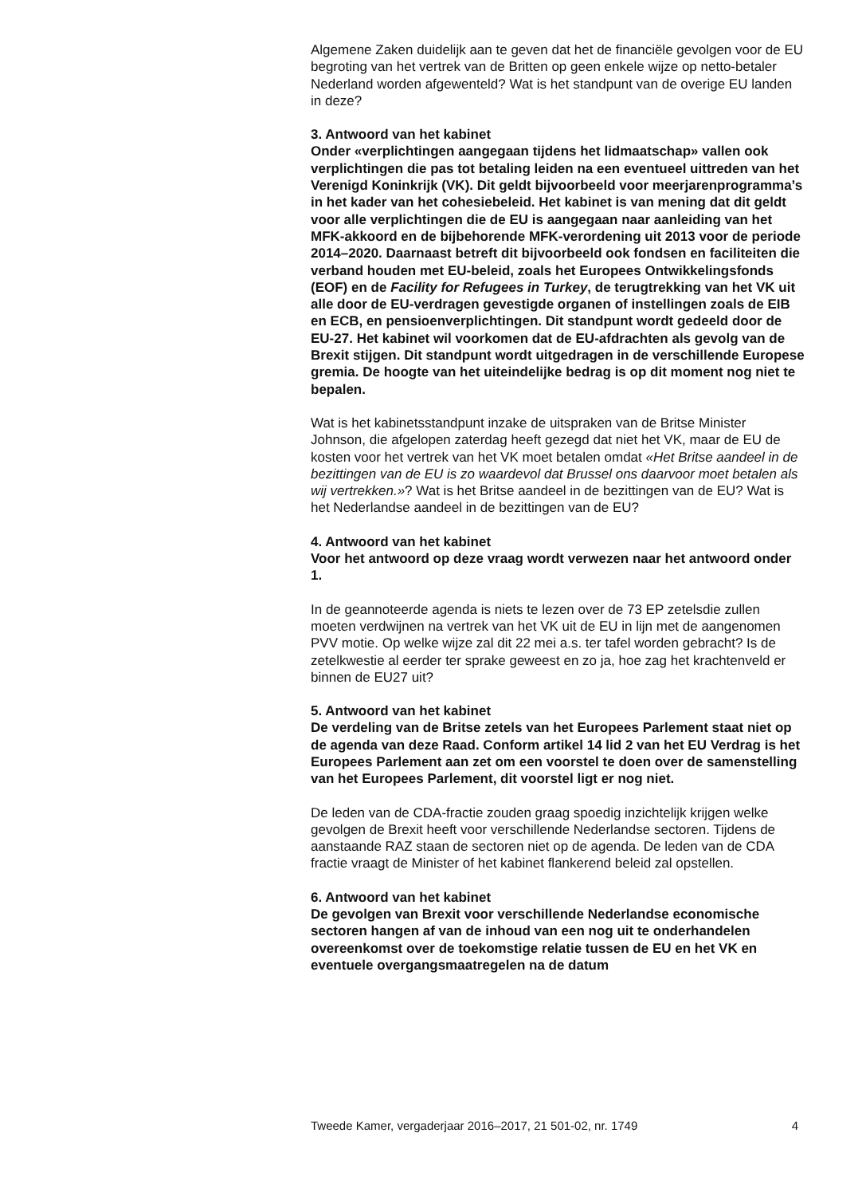Algemene Zaken duidelijk aan te geven dat het de financiële gevolgen voor de EU begroting van het vertrek van de Britten op geen enkele wijze op netto-betaler Nederland worden afgewenteld? Wat is het standpunt van de overige EU landen in deze?
3. Antwoord van het kabinet
Onder «verplichtingen aangegaan tijdens het lidmaatschap» vallen ook verplichtingen die pas tot betaling leiden na een eventueel uittreden van het Verenigd Koninkrijk (VK). Dit geldt bijvoorbeeld voor meerjarenprogramma’s in het kader van het cohesiebeleid. Het kabinet is van mening dat dit geldt voor alle verplichtingen die de EU is aangegaan naar aanleiding van het MFK-akkoord en de bijbehorende MFK-verordening uit 2013 voor de periode 2014–2020. Daarnaast betreft dit bijvoorbeeld ook fondsen en faciliteiten die verband houden met EU-beleid, zoals het Europees Ontwikkelingsfonds (EOF) en de Facility for Refugees in Turkey, de terugtrekking van het VK uit alle door de EU-verdragen gevestigde organen of instellingen zoals de EIB en ECB, en pensioenverplichtingen. Dit standpunt wordt gedeeld door de EU-27. Het kabinet wil voorkomen dat de EU-afdrachten als gevolg van de Brexit stijgen. Dit standpunt wordt uitgedragen in de verschillende Europese gremia. De hoogte van het uiteindelijke bedrag is op dit moment nog niet te bepalen.
Wat is het kabinetsstandpunt inzake de uitspraken van de Britse Minister Johnson, die afgelopen zaterdag heeft gezegd dat niet het VK, maar de EU de kosten voor het vertrek van het VK moet betalen omdat «Het Britse aandeel in de bezittingen van de EU is zo waardevol dat Brussel ons daarvoor moet betalen als wij vertrekken.»? Wat is het Britse aandeel in de bezittingen van de EU? Wat is het Nederlandse aandeel in de bezittingen van de EU?
4. Antwoord van het kabinet
Voor het antwoord op deze vraag wordt verwezen naar het antwoord onder 1.
In de geannoteerde agenda is niets te lezen over de 73 EP zetelsdie zullen moeten verdwijnen na vertrek van het VK uit de EU in lijn met de aangenomen PVV motie. Op welke wijze zal dit 22 mei a.s. ter tafel worden gebracht? Is de zetelkwestie al eerder ter sprake geweest en zo ja, hoe zag het krachtenveld er binnen de EU27 uit?
5. Antwoord van het kabinet
De verdeling van de Britse zetels van het Europees Parlement staat niet op de agenda van deze Raad. Conform artikel 14 lid 2 van het EU Verdrag is het Europees Parlement aan zet om een voorstel te doen over de samenstelling van het Europees Parlement, dit voorstel ligt er nog niet.
De leden van de CDA-fractie zouden graag spoedig inzichtelijk krijgen welke gevolgen de Brexit heeft voor verschillende Nederlandse sectoren. Tijdens de aanstaande RAZ staan de sectoren niet op de agenda. De leden van de CDA fractie vraagt de Minister of het kabinet flankerend beleid zal opstellen.
6. Antwoord van het kabinet
De gevolgen van Brexit voor verschillende Nederlandse economische sectoren hangen af van de inhoud van een nog uit te onderhandelen overeenkomst over de toekomstige relatie tussen de EU en het VK en eventuele overgangsmaatregelen na de datum
Tweede Kamer, vergaderjaar 2016–2017, 21 501-02, nr. 1749 4